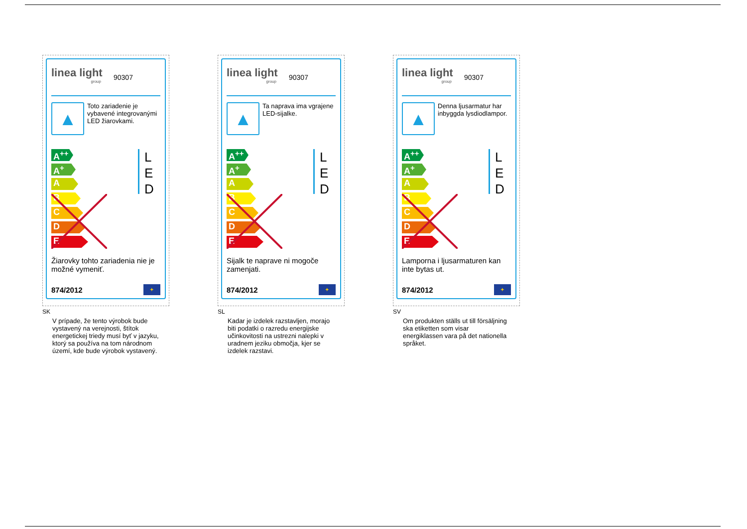linea light
group
90307
▲
Toto zariadenie je vybavené integrovanými LED žiarovkami.
A<sup>++</sup>
A<sup>+</sup>
A
B
C
D
E
L
E
D
Žiarovky tohto zariadenia nie je možné vymeniť.
874/2012
✦
SK
V prípade, že tento výrobok bude vystavený na verejnosti, štítok energetickej triedy musí byť v jazyku, ktorý sa používa na tom národnom území, kde bude výrobok vystavený.
linea light
group
90307
▲
Ta naprava ima vgrajene LED-sijalke.
A<sup>++</sup>
A<sup>+</sup>
A
B
C
D
E
L
E
D
Sijalk te naprave ni mogoče zamenjati.
874/2012
✦
SL
Kadar je izdelek razstavljen, morajo biti podatki o razredu energijske učinkovitosti na ustrezni nalepki v uradnem jeziku območja, kjer se izdelek razstavi.
linea light
group
90307
▲
Denna ljusarmatur har inbyggda lysdiodlampor.
A<sup>++</sup>
A<sup>+</sup>
A
B
C
D
E
L
E
D
Lamporna i ljusarmaturen kan inte bytas ut.
874/2012
✦
SV
Om produkten ställs ut till försäljning ska etiketten som visar energiklassen vara på det nationella språket.